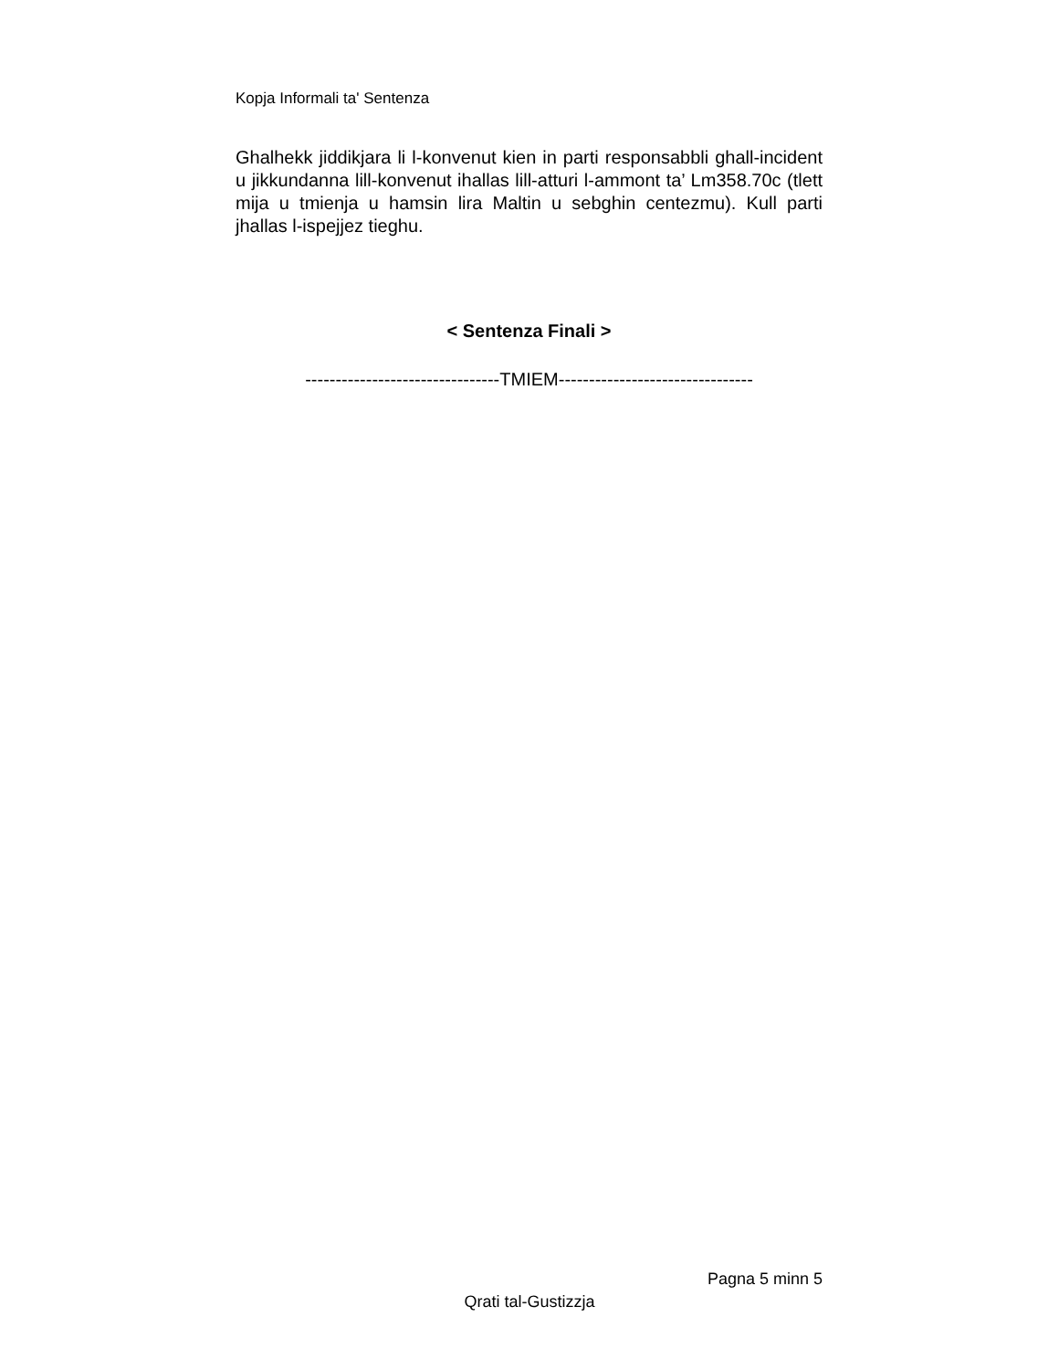Kopja Informali ta' Sentenza
Ghalhekk jiddikjara li l-konvenut kien in parti responsabbli ghall-incident u jikkundanna lill-konvenut ihallas lill-atturi l-ammont ta’ Lm358.70c (tlett mija u tmienja u hamsin lira Maltin u sebghin centezmu). Kull parti jhallas l-ispejjez tieghu.
< Sentenza Finali >
--------------------------------TMIEM--------------------------------
Pagna 5 minn 5
Qrati tal-Gustizzja